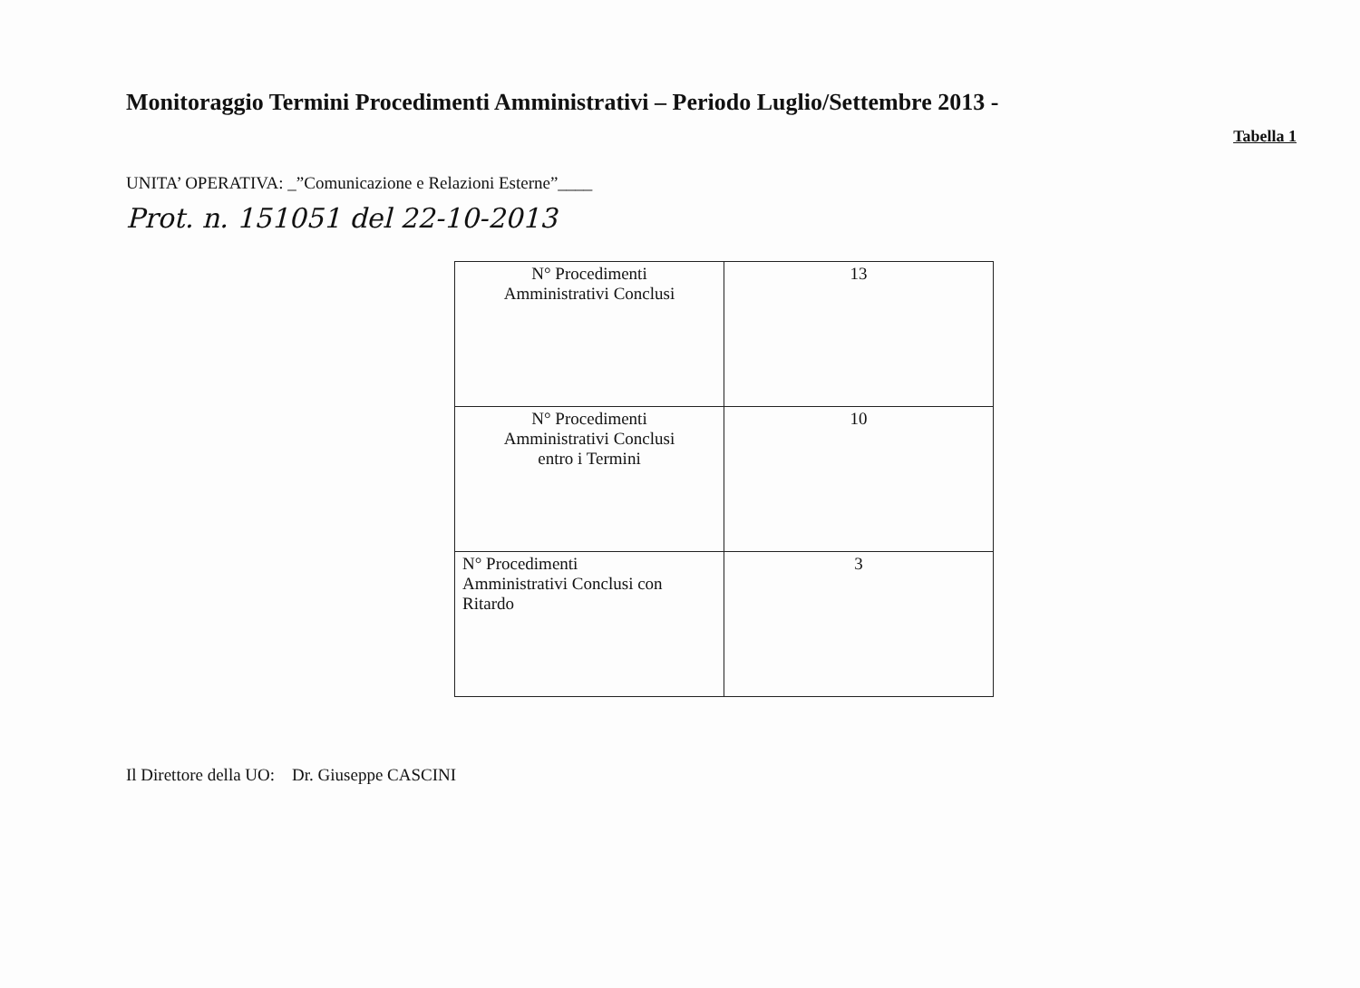Monitoraggio Termini Procedimenti Amministrativi – Periodo Luglio/Settembre 2013 -
Tabella 1
UNITA’ OPERATIVA: _”Comunicazione e Relazioni Esterne”____
Prot. n. 151051 del 22-10-2013
| N° Procedimenti Amministrativi Conclusi | 13 |
| N° Procedimenti Amministrativi Conclusi entro i Termini | 10 |
| N° Procedimenti Amministrativi Conclusi con Ritardo | 3 |
Il Direttore della UO: Dr. Giuseppe CASCINI